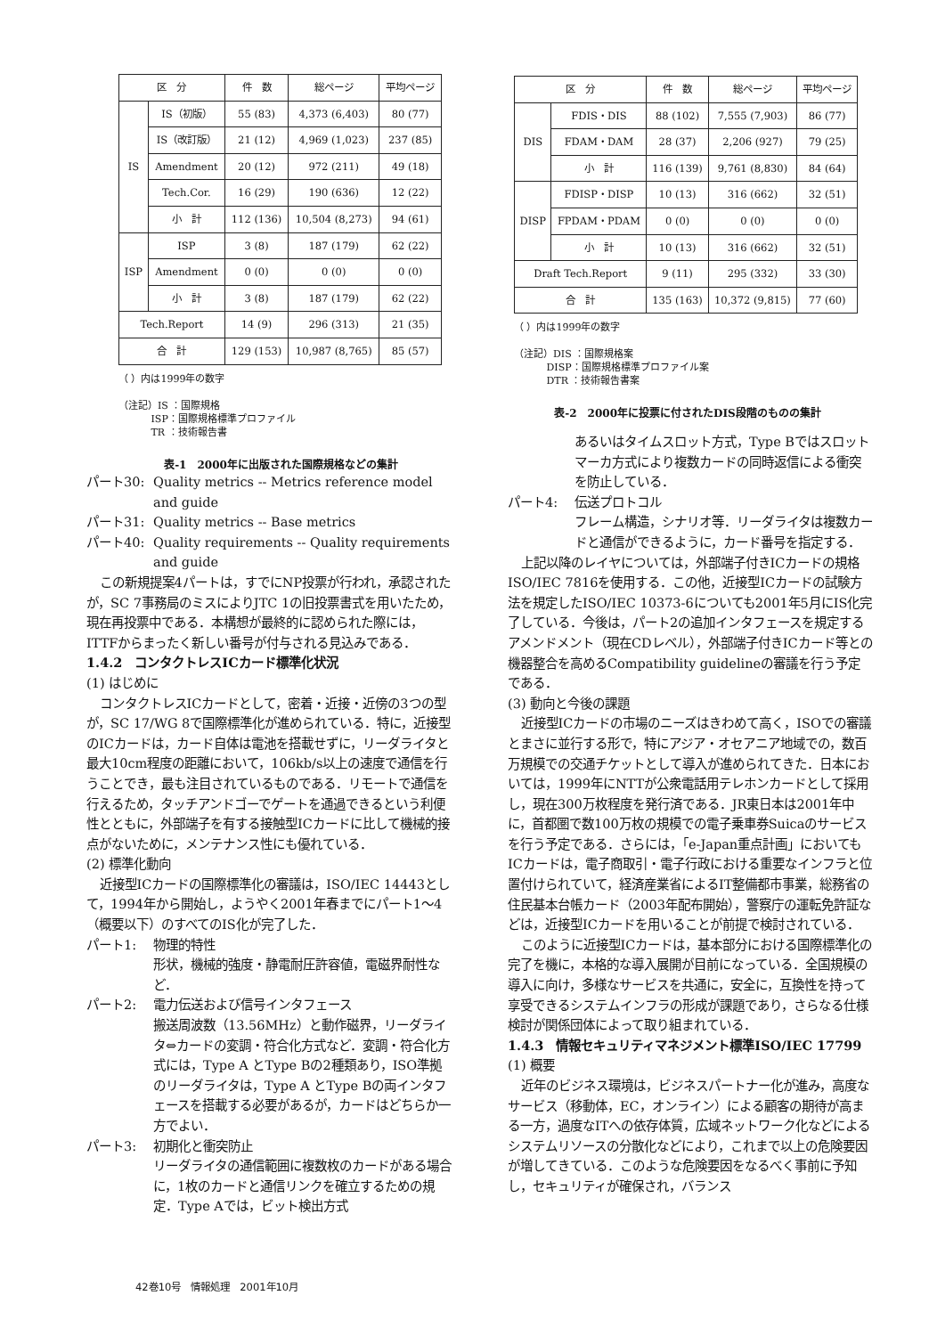| 区 分 | | 件 数 | 総ページ | 平均ページ |
| --- | --- | --- | --- | --- |
| IS | IS（初版） | 55 (83) | 4,373 (6,403) | 80 (77) |
| | IS（改訂版） | 21 (12) | 4,969 (1,023) | 237 (85) |
| | Amendment | 20 (12) | 972 (211) | 49 (18) |
| | Tech.Cor. | 16 (29) | 190 (636) | 12 (22) |
| | 小 計 | 112 (136) | 10,504 (8,273) | 94 (61) |
| ISP | ISP | 3 (8) | 187 (179) | 62 (22) |
| | Amendment | 0 (0) | 0 (0) | 0 (0) |
| | 小 計 | 3 (8) | 187 (179) | 62 (22) |
| Tech.Report | | 14 (9) | 296 (313) | 21 (35) |
| 合 計 | | 129 (153) | 10,987 (8,765) | 85 (57) |
（ ）内は1999年の数字
（注記）IS ：国際規格
　　　 ISP：国際規格標準プロファイル
　　　 TR ：技術報告書
表-1　2000年に出版された国際規格などの集計
| 区 分 | | 件 数 | 総ページ | 平均ページ |
| --- | --- | --- | --- | --- |
| DIS | FDIS・DIS | 88 (102) | 7,555 (7,903) | 86 (77) |
| | FDAM・DAM | 28 (37) | 2,206 (927) | 79 (25) |
| | 小 計 | 116 (139) | 9,761 (8,830) | 84 (64) |
| DISP | FDISP・DISP | 10 (13) | 316 (662) | 32 (51) |
| | FPDAM・PDAM | 0 (0) | 0 (0) | 0 (0) |
| | 小 計 | 10 (13) | 316 (662) | 32 (51) |
| Draft Tech.Report | | 9 (11) | 295 (332) | 33 (30) |
| 合 計 | | 135 (163) | 10,372 (9,815) | 77 (60) |
（ ）内は1999年の数字
（注記）DIS ：国際規格案
　　　 DISP：国際規格標準プロファイル案
　　　 DTR ：技術報告書案
表-2　2000年に投票に付されたDIS段階のものの集計
パート30: Quality metrics -- Metrics reference model and guide
パート31: Quality metrics -- Base metrics
パート40: Quality requirements -- Quality requirements and guide
この新規提案4パートは，すでにNP投票が行われ，承認されたが，SC 7事務局のミスによりJTC 1の旧投票書式を用いたため，現在再投票中である．本構想が最終的に認められた際には，ITTFからまったく新しい番号が付与される見込みである．
1.4.2　コンタクトレスICカード標準化状況
(1) はじめに
コンタクトレスICカードとして，密着・近接・近傍の3つの型が，SC 17/WG 8で国際標準化が進められている．特に，近接型のICカードは，カード自体は電池を搭載せずに，リーダライタと最大10cm程度の距離において，106kb/s以上の速度で通信を行うことでき，最も注目されているものである．リモートで通信を行えるため，タッチアンドゴーでゲートを通過できるという利便性とともに，外部端子を有する接触型ICカードに比して機械的接点がないために，メンテナンス性にも優れている．
(2) 標準化動向
近接型ICカードの国際標準化の審議は，ISO/IEC 14443として，1994年から開始し，ようやく2001年春までにパート1～4（概要以下）のすべてのIS化が完了した．
パート1: 物理的特性
形状，機械的強度・静電耐圧許容値，電磁界耐性など．
パート2: 電力伝送および信号インタフェース
搬送周波数（13.56MHz）と動作磁界，リーダライタ⇔カードの変調・符合化方式など．変調・符合化方式には，Type A とType Bの2種類あり，ISO準拠のリーダライタは，Type A とType Bの両インタフェースを搭載する必要があるが，カードはどちらか一方でよい．
パート3: 初期化と衝突防止
リーダライタの通信範囲に複数枚のカードがある場合に，1枚のカードと通信リンクを確立するための規定．Type Aでは，ビット検出方式
あるいはタイムスロット方式，Type Bではスロットマーカ方式により複数カードの同時返信による衝突を防止している．
パート4: 伝送プロトコル
フレーム構造，シナリオ等．リーダライタは複数カードと通信ができるように，カード番号を指定する．
上記以降のレイヤについては，外部端子付きICカードの規格ISO/IEC 7816を使用する．この他，近接型ICカードの試験方法を規定したISO/IEC 10373-6についても2001年5月にIS化完了している．今後は，パート2の追加インタフェースを規定するアメンドメント（現在CDレベル），外部端子付きICカード等との機器整合を高めるCompatibility guidelineの審議を行う予定である．
(3) 動向と今後の課題
近接型ICカードの市場のニーズはきわめて高く，ISOでの審議とまさに並行する形で，特にアジア・オセアニア地域での，数百万規模での交通チケットとして導入が進められてきた．日本においては，1999年にNTTが公衆電話用テレホンカードとして採用し，現在300万枚程度を発行済である．JR東日本は2001年中に，首都圏で数100万枚の規模での電子乗車券Suicaのサービスを行う予定である．さらには，「e-Japan重点計画」においてもICカードは，電子商取引・電子行政における重要なインフラと位置付けられていて，経済産業省によるIT整備都市事業，総務省の住民基本台帳カード（2003年配布開始），警察庁の運転免許証などは，近接型ICカードを用いることが前提で検討されている．
このように近接型ICカードは，基本部分における国際標準化の完了を機に，本格的な導入展開が目前になっている．全国規模の導入に向け，多様なサービスを共通に，安全に，互換性を持って享受できるシステムインフラの形成が課題であり，さらなる仕様検討が関係団体によって取り組まれている．
1.4.3　情報セキュリティマネジメント標準ISO/IEC 17799
(1) 概要
近年のビジネス環境は，ビジネスパートナー化が進み，高度なサービス（移動体，EC，オンライン）による顧客の期待が高まる一方，過度なITへの依存体質，広域ネットワーク化などによるシステムリソースの分散化などにより，これまで以上の危険要因が増してきている．このような危険要因をなるべく事前に予知し，セキュリティが確保され，バランス
42巻10号　情報処理　2001年10月